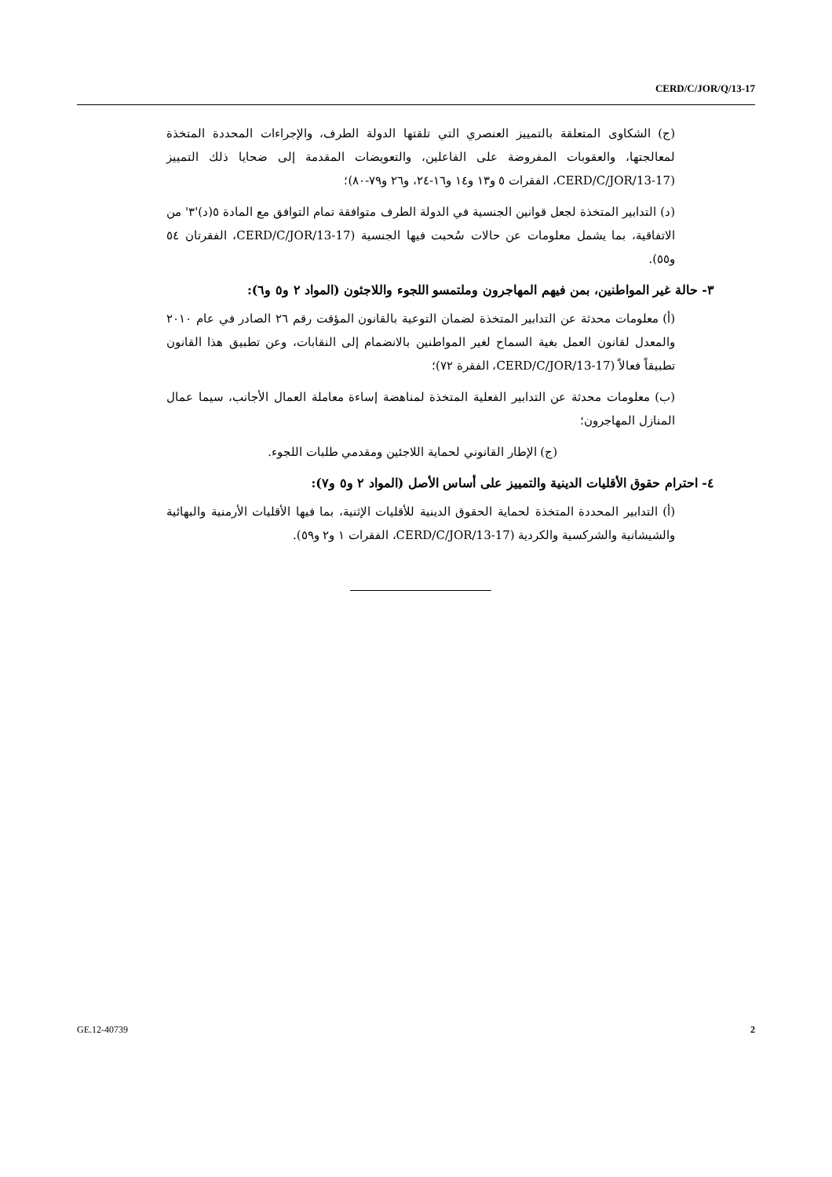CERD/C/JOR/Q/13-17
(ج) الشكاوى المتعلقة بالتمييز العنصري التي تلقتها الدولة الطرف، والإجراءات المحددة المتخذة لمعالجتها، والعقوبات المفروضة على الفاعلين، والتعويضات المقدمة إلى ضحايا ذلك التمييز (CERD/C/JOR/13-17، الفقرات ٥ و١٣ و١٤ و١٦-٢٤، و٢٦ و٧٩-٨٠)؛
(د) التدابير المتخذة لجعل قوانين الجنسية في الدولة الطرف متوافقة تمام التوافق مع المادة ٥(د)'٣' من الاتفاقية، بما يشمل معلومات عن حالات سُحبت فيها الجنسية (CERD/C/JOR/13-17، الفقرتان ٥٤ و٥٥).
٣- حالة غير المواطنين، بمن فيهم المهاجرون وملتمسو اللجوء واللاجئون (المواد ٢ و٥ و٦):
(أ) معلومات محدثة عن التدابير المتخذة لضمان التوعية بالقانون المؤقت رقم ٢٦ الصادر في عام ٢٠١٠ والمعدل لقانون العمل بغية السماح لغير المواطنين بالانضمام إلى النقابات، وعن تطبيق هذا القانون تطبيقاً فعالاً (CERD/C/JOR/13-17، الفقرة ٧٢)؛
(ب) معلومات محدثة عن التدابير الفعلية المتخذة لمناهضة إساءة معاملة العمال الأجانب، سيما عمال المنازل المهاجرون؛
(ج) الإطار القانوني لحماية اللاجئين ومقدمي طلبات اللجوء.
٤- احترام حقوق الأقليات الدينية والتمييز على أساس الأصل (المواد ٢ و٥ و٧):
(أ) التدابير المحددة المتخذة لحماية الحقوق الدينية للأقليات الإثنية، بما فيها الأقليات الأرمنية والبهائية والشيشانية والشركسية والكردية (CERD/C/JOR/13-17، الفقرات ١ و٢ و٥٩).
GE.12-40739 2